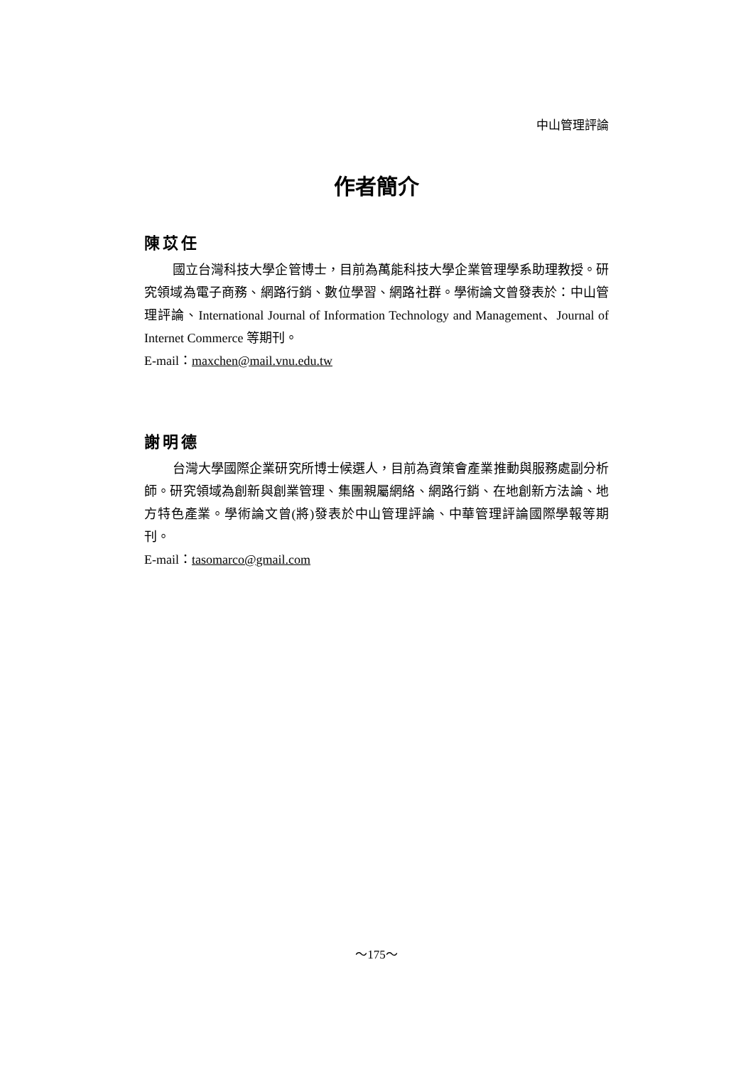中山管理評論
作者簡介
陳苡任
國立台灣科技大學企管博士，目前為萬能科技大學企業管理學系助理教授。研究領域為電子商務、網路行銷、數位學習、網路社群。學術論文曾發表於：中山管理評論、International Journal of Information Technology and Management、Journal of Internet Commerce 等期刊。
E-mail：maxchen@mail.vnu.edu.tw
謝明德
台灣大學國際企業研究所博士候選人，目前為資策會產業推動與服務處副分析師。研究領域為創新與創業管理、集團親屬網絡、網路行銷、在地創新方法論、地方特色產業。學術論文曾(將)發表於中山管理評論、中華管理評論國際學報等期刊。
E-mail：tasomarco@gmail.com
～175～